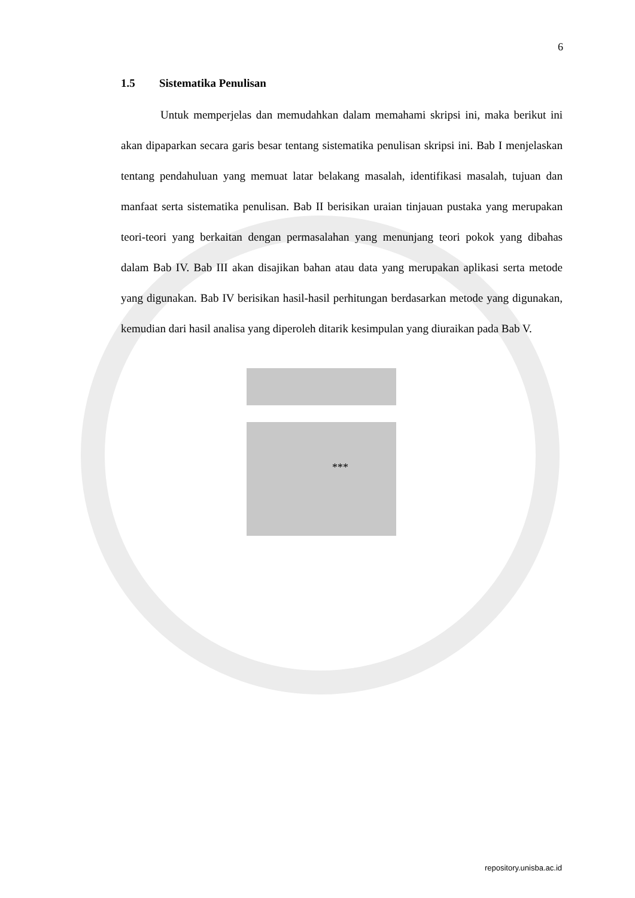6
1.5 Sistematika Penulisan
Untuk memperjelas dan memudahkan dalam memahami skripsi ini, maka berikut ini akan dipaparkan secara garis besar tentang sistematika penulisan skripsi ini. Bab I menjelaskan tentang pendahuluan yang memuat latar belakang masalah, identifikasi masalah, tujuan dan manfaat serta sistematika penulisan. Bab II berisikan uraian tinjauan pustaka yang merupakan teori-teori yang berkaitan dengan permasalahan yang menunjang teori pokok yang dibahas dalam Bab IV. Bab III akan disajikan bahan atau data yang merupakan aplikasi serta metode yang digunakan. Bab IV berisikan hasil-hasil perhitungan berdasarkan metode yang digunakan, kemudian dari hasil analisa yang diperoleh ditarik kesimpulan yang diuraikan pada Bab V.
***
repository.unisba.ac.id